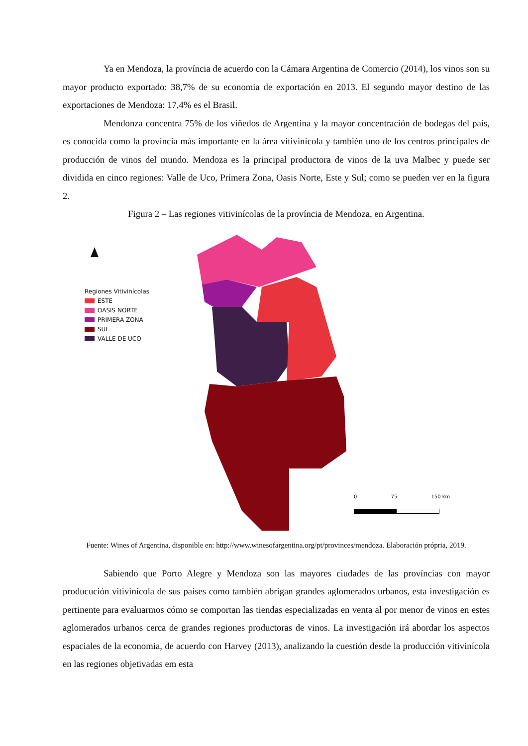Ya en Mendoza, la província de acuerdo con la Cámara Argentina de Comercio (2014), los vinos son su mayor producto exportado: 38,7% de su economia de exportación en 2013. El segundo mayor destino de las exportaciones de Mendoza: 17,4% es el Brasil.
Mendonza concentra 75% de los viñedos de Argentina y la mayor concentración de bodegas del país, es conocida como la província más importante en la área vitivinícola y también uno de los centros principales de producción de vinos del mundo. Mendoza es la principal productora de vinos de la uva Malbec y puede ser dividida en cinco regiones: Valle de Uco, Primera Zona, Oasis Norte, Este y Sul; como se pueden ver en la figura 2.
Figura 2 – Las regiones vitivinícolas de la província de Mendoza, en Argentina.
Regiones Vitivinícolas
ESTE
OASIS NORTE
PRIMERA ZONA
SUL
VALLE DE UCO
0 75 150 km
Fuente: Wines of Argentina, disponible en: http://www.winesofargentina.org/pt/provinces/mendoza. Elaboración própria, 2019.
Sabiendo que Porto Alegre y Mendoza son las mayores ciudades de las províncias con mayor producución vitivinícola de sus países como también abrigan grandes aglomerados urbanos, esta investigación es pertinente para evaluarmos cómo se comportan las tiendas especializadas en venta al por menor de vinos en estes aglomerados urbanos cerca de grandes regiones productoras de vinos. La investigación irá abordar los aspectos espaciales de la economia, de acuerdo con Harvey (2013), analizando la cuestión desde la producción vitivinícola en las regiones objetivadas em esta